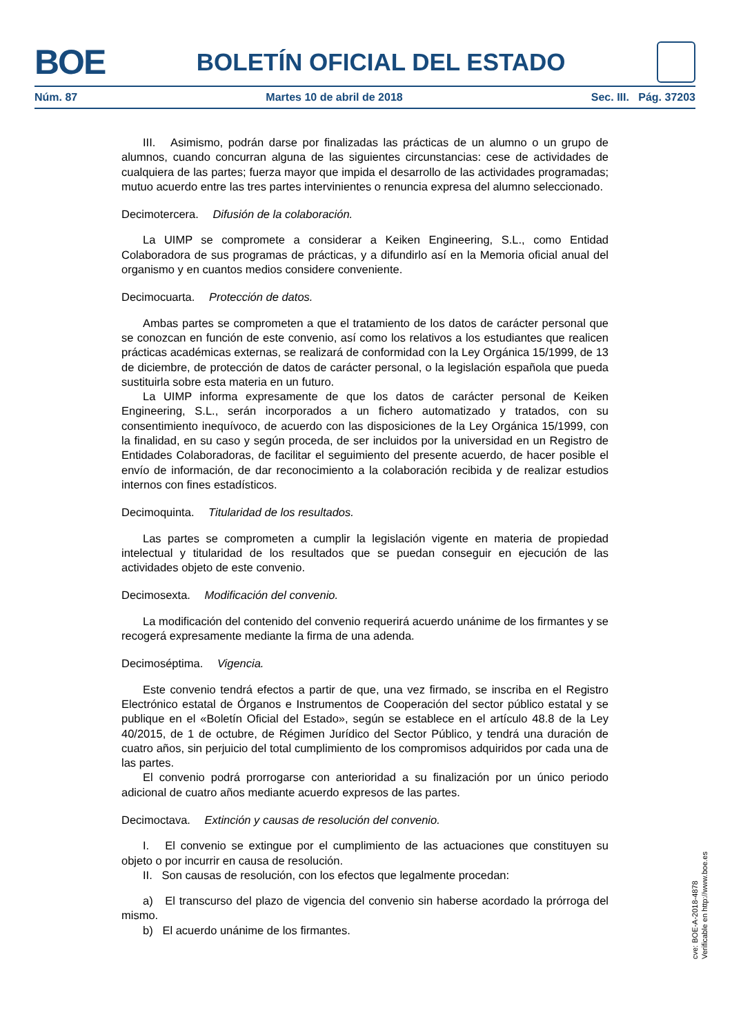BOE BOLETÍN OFICIAL DEL ESTADO
Núm. 87 Martes 10 de abril de 2018 Sec. III. Pág. 37203
III. Asimismo, podrán darse por finalizadas las prácticas de un alumno o un grupo de alumnos, cuando concurran alguna de las siguientes circunstancias: cese de actividades de cualquiera de las partes; fuerza mayor que impida el desarrollo de las actividades programadas; mutuo acuerdo entre las tres partes intervinientes o renuncia expresa del alumno seleccionado.
Decimotercera. Difusión de la colaboración.
La UIMP se compromete a considerar a Keiken Engineering, S.L., como Entidad Colaboradora de sus programas de prácticas, y a difundirlo así en la Memoria oficial anual del organismo y en cuantos medios considere conveniente.
Decimocuarta. Protección de datos.
Ambas partes se comprometen a que el tratamiento de los datos de carácter personal que se conozcan en función de este convenio, así como los relativos a los estudiantes que realicen prácticas académicas externas, se realizará de conformidad con la Ley Orgánica 15/1999, de 13 de diciembre, de protección de datos de carácter personal, o la legislación española que pueda sustituirla sobre esta materia en un futuro.
La UIMP informa expresamente de que los datos de carácter personal de Keiken Engineering, S.L., serán incorporados a un fichero automatizado y tratados, con su consentimiento inequívoco, de acuerdo con las disposiciones de la Ley Orgánica 15/1999, con la finalidad, en su caso y según proceda, de ser incluidos por la universidad en un Registro de Entidades Colaboradoras, de facilitar el seguimiento del presente acuerdo, de hacer posible el envío de información, de dar reconocimiento a la colaboración recibida y de realizar estudios internos con fines estadísticos.
Decimoquinta. Titularidad de los resultados.
Las partes se comprometen a cumplir la legislación vigente en materia de propiedad intelectual y titularidad de los resultados que se puedan conseguir en ejecución de las actividades objeto de este convenio.
Decimosexta. Modificación del convenio.
La modificación del contenido del convenio requerirá acuerdo unánime de los firmantes y se recogerá expresamente mediante la firma de una adenda.
Decimoséptima. Vigencia.
Este convenio tendrá efectos a partir de que, una vez firmado, se inscriba en el Registro Electrónico estatal de Órganos e Instrumentos de Cooperación del sector público estatal y se publique en el «Boletín Oficial del Estado», según se establece en el artículo 48.8 de la Ley 40/2015, de 1 de octubre, de Régimen Jurídico del Sector Público, y tendrá una duración de cuatro años, sin perjuicio del total cumplimiento de los compromisos adquiridos por cada una de las partes.
El convenio podrá prorrogarse con anterioridad a su finalización por un único periodo adicional de cuatro años mediante acuerdo expresos de las partes.
Decimoctava. Extinción y causas de resolución del convenio.
I. El convenio se extingue por el cumplimiento de las actuaciones que constituyen su objeto o por incurrir en causa de resolución.
II. Son causas de resolución, con los efectos que legalmente procedan:
a) El transcurso del plazo de vigencia del convenio sin haberse acordado la prórroga del mismo.
b) El acuerdo unánime de los firmantes.
cve: BOE-A-2018-4878
Verificable en http://www.boe.es